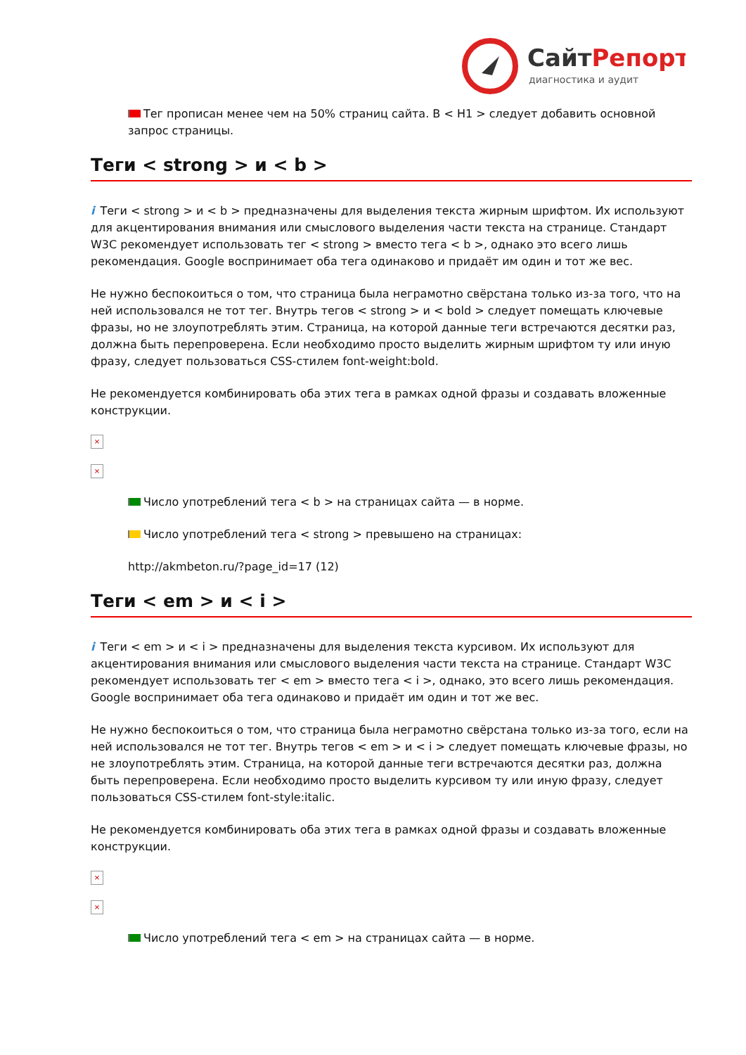СайтРепорт
диагностика и аудит
Тег прописан менее чем на 50% страниц сайта. В < H1 > следует добавить основной запрос страницы.
Теги < strong > и < b >
i Теги < strong > и < b > предназначены для выделения текста жирным шрифтом. Их используют для акцентирования внимания или смыслового выделения части текста на странице. Стандарт W3C рекомендует использовать тег < strong > вместо тега < b >, однако это всего лишь рекомендация. Google воспринимает оба тега одинаково и придаёт им один и тот же вес.
Не нужно беспокоиться о том, что страница была неграмотно свёрстана только из-за того, что на ней использовался не тот тег. Внутрь тегов < strong > и < bold > следует помещать ключевые фразы, но не злоупотреблять этим. Страница, на которой данные теги встречаются десятки раз, должна быть перепроверена. Если необходимо просто выделить жирным шрифтом ту или иную фразу, следует пользоваться CSS-стилем font-weight:bold.
Не рекомендуется комбинировать оба этих тега в рамках одной фразы и создавать вложенные конструкции.
×
×
Число употреблений тега < b > на страницах сайта — в норме.
Число употреблений тега < strong > превышено на страницах:
http://akmbeton.ru/?page_id=17 (12)
Теги < em > и < i >
i Теги < em > и < i > предназначены для выделения текста курсивом. Их используют для акцентирования внимания или смыслового выделения части текста на странице. Стандарт W3C рекомендует использовать тег < em > вместо тега < i >, однако, это всего лишь рекомендация. Google воспринимает оба тега одинаково и придаёт им один и тот же вес.
Не нужно беспокоиться о том, что страница была неграмотно свёрстана только из-за того, если на ней использовался не тот тег. Внутрь тегов < em > и < i > следует помещать ключевые фразы, но не злоупотреблять этим. Страница, на которой данные теги встречаются десятки раз, должна быть перепроверена. Если необходимо просто выделить курсивом ту или иную фразу, следует пользоваться CSS-стилем font-style:italic.
Не рекомендуется комбинировать оба этих тега в рамках одной фразы и создавать вложенные конструкции.
×
×
Число употреблений тега < em > на страницах сайта — в норме.